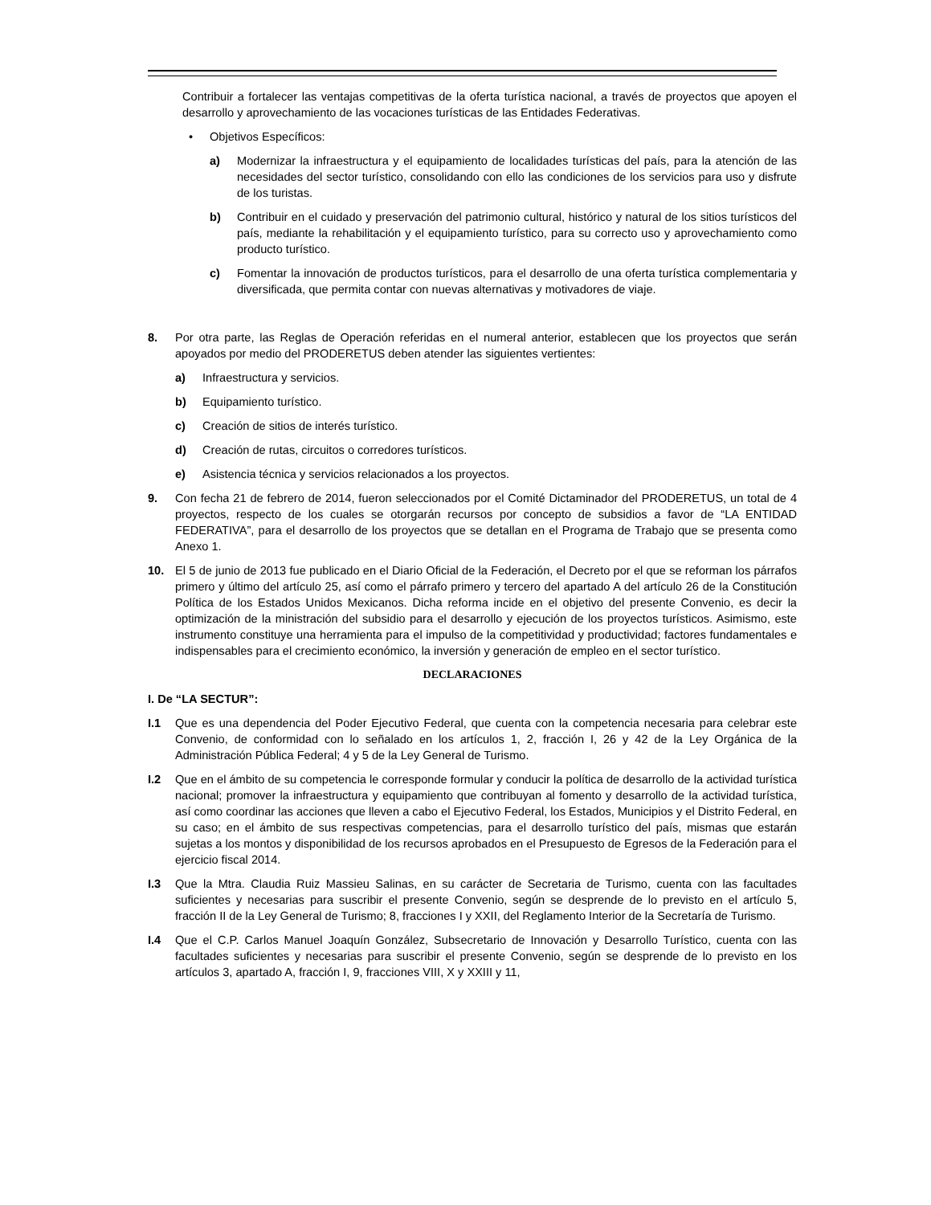Contribuir a fortalecer las ventajas competitivas de la oferta turística nacional, a través de proyectos que apoyen el desarrollo y aprovechamiento de las vocaciones turísticas de las Entidades Federativas.
• Objetivos Específicos:
a) Modernizar la infraestructura y el equipamiento de localidades turísticas del país, para la atención de las necesidades del sector turístico, consolidando con ello las condiciones de los servicios para uso y disfrute de los turistas.
b) Contribuir en el cuidado y preservación del patrimonio cultural, histórico y natural de los sitios turísticos del país, mediante la rehabilitación y el equipamiento turístico, para su correcto uso y aprovechamiento como producto turístico.
c) Fomentar la innovación de productos turísticos, para el desarrollo de una oferta turística complementaria y diversificada, que permita contar con nuevas alternativas y motivadores de viaje.
8. Por otra parte, las Reglas de Operación referidas en el numeral anterior, establecen que los proyectos que serán apoyados por medio del PRODERETUS deben atender las siguientes vertientes:
a) Infraestructura y servicios.
b) Equipamiento turístico.
c) Creación de sitios de interés turístico.
d) Creación de rutas, circuitos o corredores turísticos.
e) Asistencia técnica y servicios relacionados a los proyectos.
9. Con fecha 21 de febrero de 2014, fueron seleccionados por el Comité Dictaminador del PRODERETUS, un total de 4 proyectos, respecto de los cuales se otorgarán recursos por concepto de subsidios a favor de “LA ENTIDAD FEDERATIVA”, para el desarrollo de los proyectos que se detallan en el Programa de Trabajo que se presenta como Anexo 1.
10. El 5 de junio de 2013 fue publicado en el Diario Oficial de la Federación, el Decreto por el que se reforman los párrafos primero y último del artículo 25, así como el párrafo primero y tercero del apartado A del artículo 26 de la Constitución Política de los Estados Unidos Mexicanos. Dicha reforma incide en el objetivo del presente Convenio, es decir la optimización de la ministración del subsidio para el desarrollo y ejecución de los proyectos turísticos. Asimismo, este instrumento constituye una herramienta para el impulso de la competitividad y productividad; factores fundamentales e indispensables para el crecimiento económico, la inversión y generación de empleo en el sector turístico.
DECLARACIONES
I. De “LA SECTUR”:
I.1 Que es una dependencia del Poder Ejecutivo Federal, que cuenta con la competencia necesaria para celebrar este Convenio, de conformidad con lo señalado en los artículos 1, 2, fracción I, 26 y 42 de la Ley Orgánica de la Administración Pública Federal; 4 y 5 de la Ley General de Turismo.
I.2 Que en el ámbito de su competencia le corresponde formular y conducir la política de desarrollo de la actividad turística nacional; promover la infraestructura y equipamiento que contribuyan al fomento y desarrollo de la actividad turística, así como coordinar las acciones que lleven a cabo el Ejecutivo Federal, los Estados, Municipios y el Distrito Federal, en su caso; en el ámbito de sus respectivas competencias, para el desarrollo turístico del país, mismas que estarán sujetas a los montos y disponibilidad de los recursos aprobados en el Presupuesto de Egresos de la Federación para el ejercicio fiscal 2014.
I.3 Que la Mtra. Claudia Ruiz Massieu Salinas, en su carácter de Secretaria de Turismo, cuenta con las facultades suficientes y necesarias para suscribir el presente Convenio, según se desprende de lo previsto en el artículo 5, fracción II de la Ley General de Turismo; 8, fracciones I y XXII, del Reglamento Interior de la Secretaría de Turismo.
I.4 Que el C.P. Carlos Manuel Joaquín González, Subsecretario de Innovación y Desarrollo Turístico, cuenta con las facultades suficientes y necesarias para suscribir el presente Convenio, según se desprende de lo previsto en los artículos 3, apartado A, fracción I, 9, fracciones VIII, X y XXIII y 11,